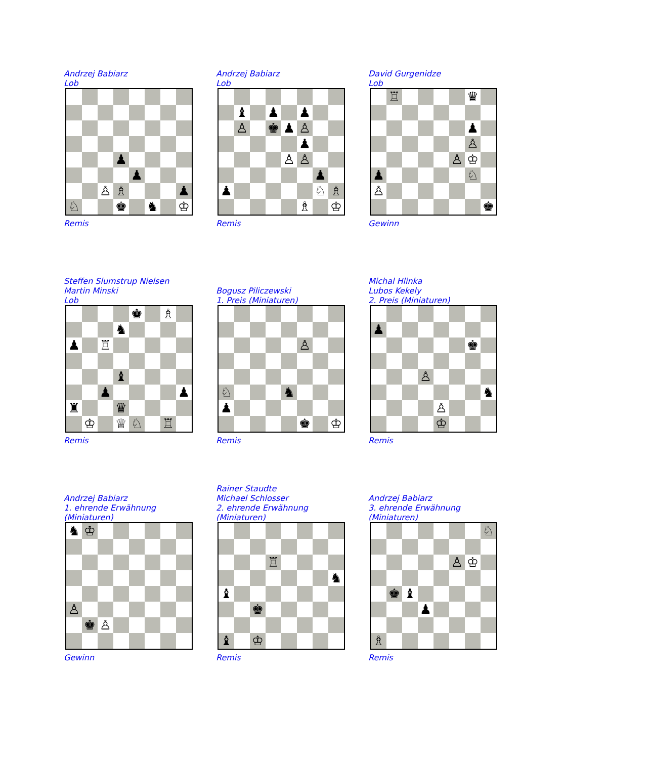Andrzej Babiarz
Lob
| | | | ♟ | | | | |
| | | | | ♟ | | | |
| | | ♙ | ♗ | | | | ♟ |
| ♘ | | | ♚ | | ♞ | | ♔ |
Remis
Andrzej Babiarz
Lob
| | ♝ | | ♟ | | ♟ | | |
| | ♙ | | ♚ | ♟ | ♙ | | |
| | | | | | ♟ | | |
| | | | | ♙ | ♙ | | |
| | | | | | | ♟ | |
| ♟ | | | | | | ♘ | ♗ |
| | | | | | ♗ | | ♔ |
Remis
David Gurgenidze
Lob
| | ♖ | | | | | ♛ | |
| | | | | | | ♟ | |
| | | | | | | ♙ | |
| | | | | | ♙ | ♔ | |
| ♟ | | | | | | ♘ | |
| ♙ | | | | | | | |
| | | | | | | | ♚ |
Gewinn
Steffen Slumstrup Nielsen
Martin Minski
Lob
| | | | | ♚ | | ♗ | |
| | | | ♞ | | | | |
| ♟ | | ♖ | | | | | |
| | | | ♝ | | | | |
| | | ♟ | | | | | ♟ |
| ♜ | | | ♛ | | | | |
| | ♔ | | ♕ | ♘ | | ♖ | |
Remis
Bogusz Piliczewski
1. Preis (Miniaturen)
| | | | | | ♙ | | |
| ♘ | | | | ♞ | | | |
| ♟ | | | | | | | |
| | | | | | ♚ | | ♔ |
Remis
Michal Hlinka
Lubos Kekely
2. Preis (Miniaturen)
| ♟ | | | | | | | |
| | | | | | | ♚ | |
| | | | ♙ | | | | |
| | | | | | | | ♞ |
| | | | | ♙ | | | |
| | | | | ♔ | | | |
Remis
Andrzej Babiarz
1. ehrende Erwähnung
(Miniaturen)
| ♞ | ♔ | | | | | | |
| ♙ | | | | | | | |
| | ♚ | ♙ | | | | | |
Gewinn
Rainer Staudte
Michael Schlosser
2. ehrende Erwähnung
(Miniaturen)
| | | | ♖ | | | | |
| | | | | | | | ♞ |
| ♝ | | | | | | | |
| | | ♚ | | | | | |
| ♝ | | ♔ | | | | | |
Remis
Andrzej Babiarz
3. ehrende Erwähnung
(Miniaturen)
| | | | | | | | ♘ |
| | | | | | ♙ | ♔ | |
| | ♚ | ♝ | | | | | |
| | | | ♟ | | | | |
| ♗ | | | | | | | |
Remis